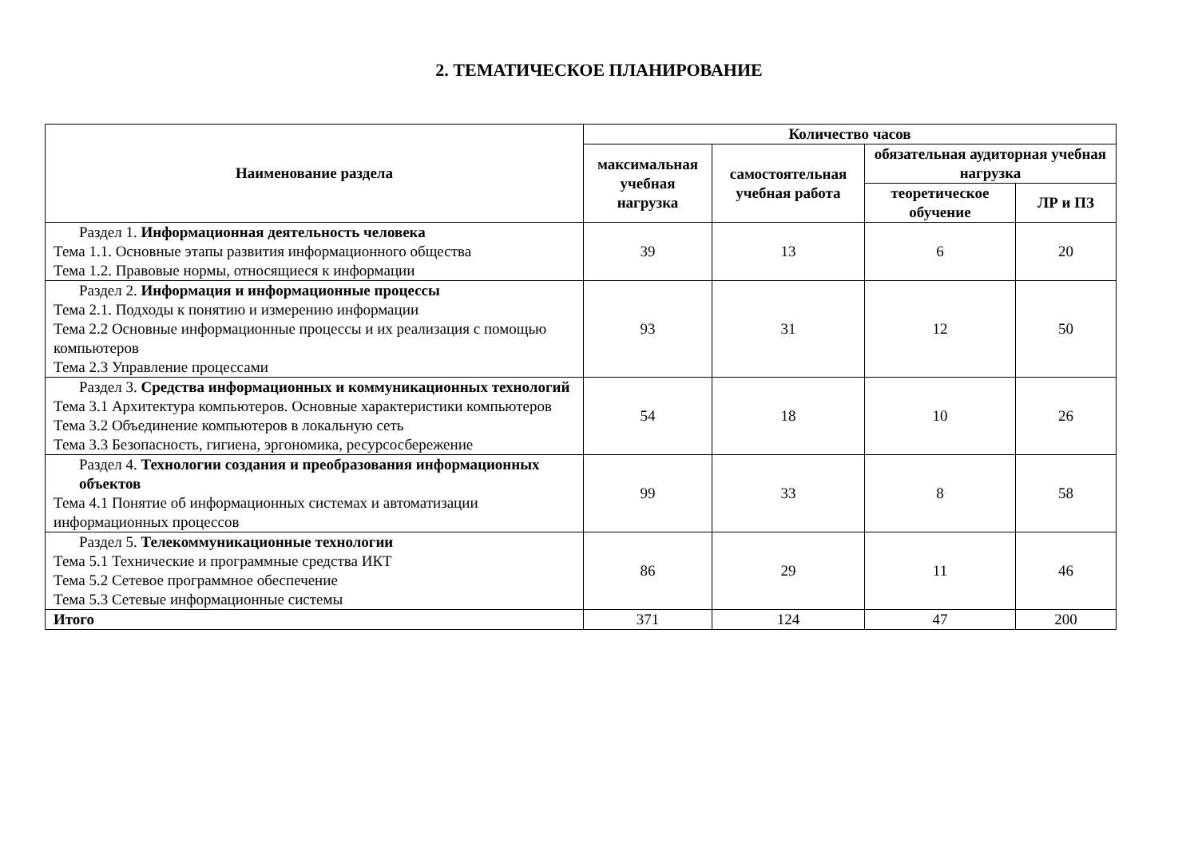2. ТЕМАТИЧЕСКОЕ ПЛАНИРОВАНИЕ
| Наименование раздела | Количество часов | | | |
| --- | --- | --- | --- | --- |
| | максимальная учебная нагрузка | самостоятельная учебная работа | обязательная аудиторная учебная нагрузка | |
| | | | теоретическое обучение | ЛР и ПЗ |
| Раздел 1. Информационная деятельность человека Тема 1.1. Основные этапы развития информационного общества Тема 1.2. Правовые нормы, относящиеся к информации | 39 | 13 | 6 | 20 |
| Раздел 2. Информация и информационные процессы Тема 2.1. Подходы к понятию и измерению информации Тема 2.2 Основные информационные процессы и их реализация с помощью компьютеров Тема 2.3 Управление процессами | 93 | 31 | 12 | 50 |
| Раздел 3. Средства информационных и коммуникационных технологий Тема 3.1 Архитектура компьютеров. Основные характеристики компьютеров Тема 3.2 Объединение компьютеров в локальную сеть Тема 3.3 Безопасность, гигиена, эргономика, ресурсосбережение | 54 | 18 | 10 | 26 |
| Раздел 4. Технологии создания и преобразования информационных объектов Тема 4.1 Понятие об информационных системах и автоматизации информационных процессов | 99 | 33 | 8 | 58 |
| Раздел 5. Телекоммуникационные технологии Тема 5.1 Технические и программные средства ИКТ Тема 5.2 Сетевое программное обеспечение Тема 5.3 Сетевые информационные системы | 86 | 29 | 11 | 46 |
| Итого | 371 | 124 | 47 | 200 |